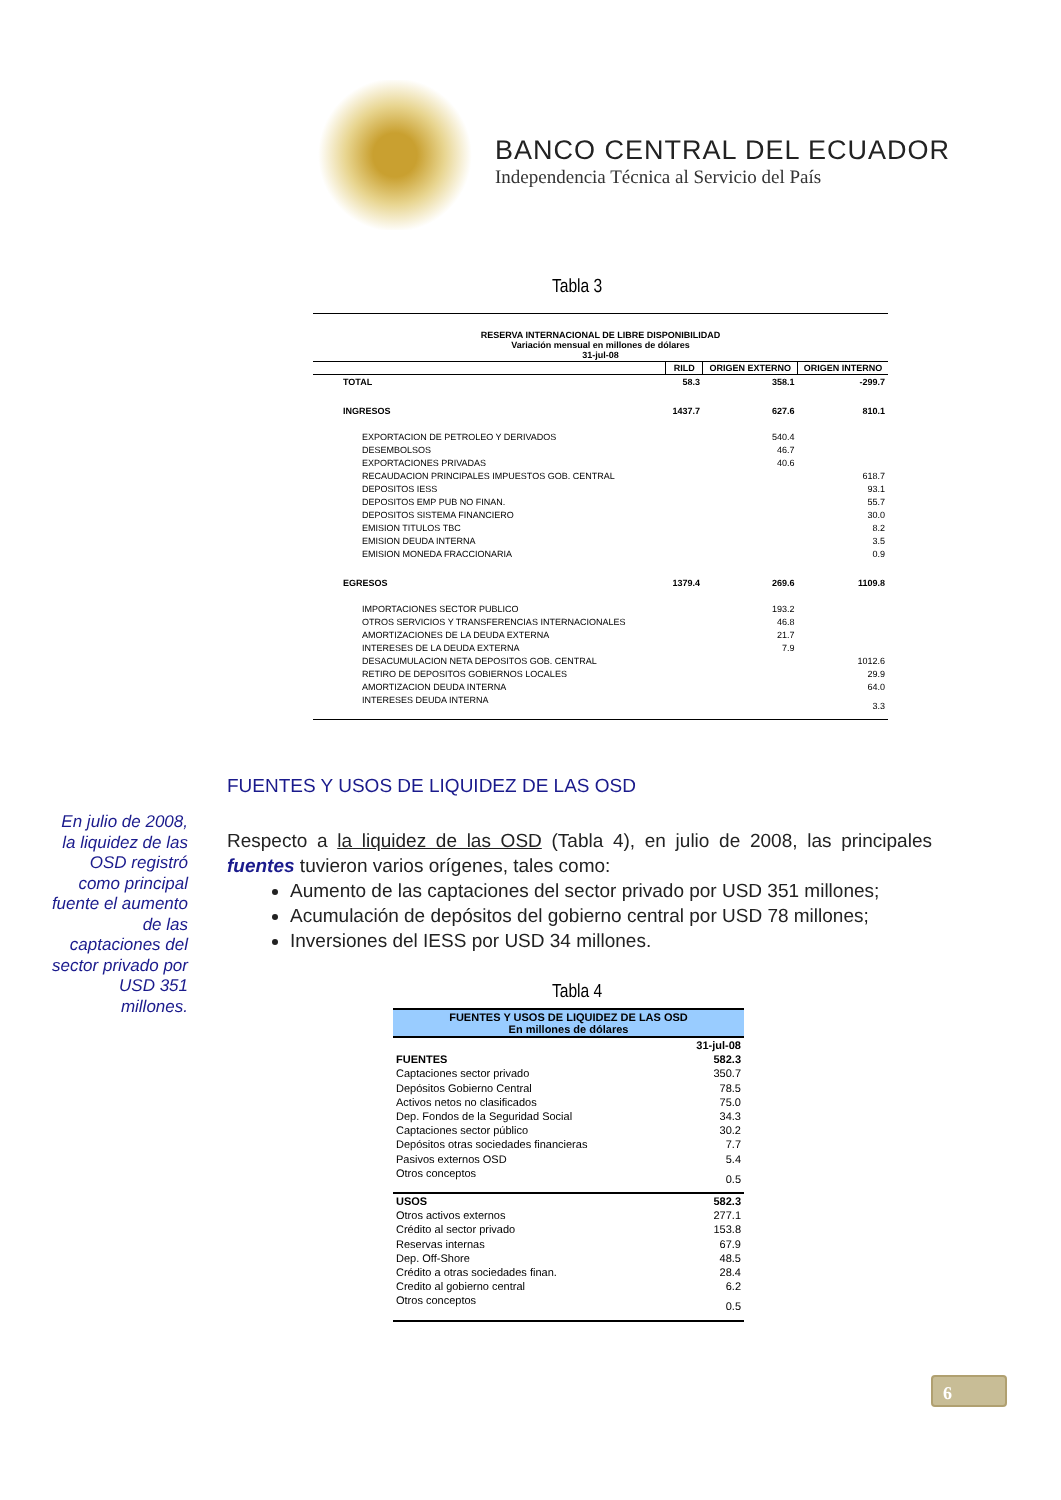BANCO CENTRAL DEL ECUADOR
Independencia Técnica al Servicio del País
Tabla 3
| RESERVA INTERNACIONAL DE LIBRE DISPONIBILIDAD Variación mensual en millones de dólares 31-jul-08 | | | |
| --- | --- | --- | --- |
| | RILD | ORIGEN EXTERNO | ORIGEN INTERNO |
| TOTAL | 58.3 | 358.1 | -299.7 |
| INGRESOS | 1437.7 | 627.6 | 810.1 |
| EXPORTACION DE PETROLEO Y DERIVADOS | | 540.4 | |
| DESEMBOLSOS | | 46.7 | |
| EXPORTACIONES PRIVADAS | | 40.6 | |
| RECAUDACION PRINCIPALES IMPUESTOS GOB. CENTRAL | | | 618.7 |
| DEPOSITOS IESS | | | 93.1 |
| DEPOSITOS EMP PUB NO FINAN. | | | 55.7 |
| DEPOSITOS SISTEMA FINANCIERO | | | 30.0 |
| EMISION TITULOS TBC | | | 8.2 |
| EMISION DEUDA INTERNA | | | 3.5 |
| EMISION MONEDA FRACCIONARIA | | | 0.9 |
| EGRESOS | 1379.4 | 269.6 | 1109.8 |
| IMPORTACIONES SECTOR PUBLICO | | 193.2 | |
| OTROS SERVICIOS Y TRANSFERENCIAS INTERNACIONALES | | 46.8 | |
| AMORTIZACIONES DE LA DEUDA EXTERNA | | 21.7 | |
| INTERESES DE LA DEUDA EXTERNA | | 7.9 | |
| DESACUMULACION NETA DEPOSITOS GOB. CENTRAL | | | 1012.6 |
| RETIRO DE DEPOSITOS GOBIERNOS LOCALES | | | 29.9 |
| AMORTIZACION DEUDA INTERNA | | | 64.0 |
| INTERESES DEUDA INTERNA | | | 3.3 |
FUENTES Y USOS DE LIQUIDEZ DE LAS OSD
En julio de 2008, la liquidez de las OSD registró como principal fuente el aumento de las captaciones del sector privado por USD 351 millones.
Respecto a la liquidez de las OSD (Tabla 4), en julio de 2008, las principales fuentes tuvieron varios orígenes, tales como:
Aumento de las captaciones del sector privado por USD 351 millones;
Acumulación de depósitos del gobierno central por USD 78 millones;
Inversiones del IESS por USD 34 millones.
Tabla 4
| FUENTES Y USOS DE LIQUIDEZ DE LAS OSD En millones de dólares | |
| --- | --- |
| | 31-jul-08 |
| FUENTES | 582.3 |
| Captaciones sector privado | 350.7 |
| Depósitos Gobierno Central | 78.5 |
| Activos netos no clasificados | 75.0 |
| Dep. Fondos de la Seguridad Social | 34.3 |
| Captaciones sector público | 30.2 |
| Depósitos otras sociedades financieras | 7.7 |
| Pasivos externos OSD | 5.4 |
| Otros conceptos | 0.5 |
| USOS | 582.3 |
| Otros activos externos | 277.1 |
| Crédito al sector privado | 153.8 |
| Reservas internas | 67.9 |
| Dep. Off-Shore | 48.5 |
| Crédito a otras sociedades finan. | 28.4 |
| Credito al gobierno central | 6.2 |
| Otros conceptos | 0.5 |
6